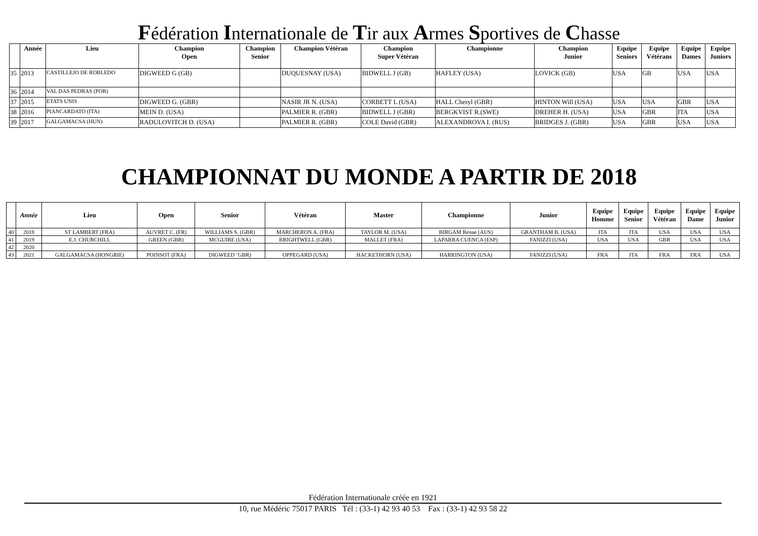Fédération Internationale de Tir aux Armes Sportives de Chasse
| | Année | Lieu | Champion Open | Champion Senior | Champion Vétéran | Champion Super Vétéran | Championne | Champion Junior | Equipe Seniors | Equipe Vétérans | Equipe Dames | Equipe Juniors |
| --- | --- | --- | --- | --- | --- | --- | --- | --- | --- | --- | --- | --- |
| 35 | 2013 | CASTILLEJO DE ROBLEDO | DIGWEED G (GB) | | DUQUESNAY (USA) | BIDWELL J (GB) | HAFLEY (USA) | LOVICK (GB) | USA | GB | USA | USA |
| 36 | 2014 | VAL DAS PEDRAS (POR) | | | | | | | | | | |
| 37 | 2015 | ETATS UNIS | DIGWEED G. (GBR) | | NASIR JR N. (USA) | CORBETT L (USA) | HALL Cheryl (GBR) | HINTON Will (USA) | USA | USA | GBR | USA |
| 38 | 2016 | PIANCARDATO (ITA) | MEIN D. (USA) | | PALMIER R. (GBR) | BIDWELL J (GBR) | BERGKVIST R.(SWE) | DREHER H. (USA) | USA | GBR | ITA | USA |
| 39 | 2017 | GALGAMACSA (HUN) | RADULOVITCH D. (USA) | | PALMIER R. (GBR) | COLE David (GBR) | ALEXANDROVA I. (RUS) | BRIDGES J. (GBR) | USA | GBR | USA | USA |
CHAMPIONNAT DU MONDE A PARTIR DE 2018
| | Année | Lieu | Open | Senior | Vétéran | Master | Championne | Junior | Equipe Homme | Equipe Senior | Equipe Vétéran | Equipe Dame | Equipe Junior |
| --- | --- | --- | --- | --- | --- | --- | --- | --- | --- | --- | --- | --- | --- |
| 40 | 2018 | ST LAMBERT (FRA) | AUVRET C. (FR) | WILLIAMS S. (GBR) | MARCHERON A. (FRA) | TAYLOR M. (USA) | BIRGAM Renae (AUS) | GRANTHAM B. (USA) | ITA | ITA | USA | USA | USA |
| 41 | 2019 | E.J. CHURCHILL | GREEN (GBR) | MCGUIRE (USA) | BRIGHTWELL (GBR) | MALLET (FRA) | LAPARRA CUENCA (ESP) | FANIZZI (USA) | USA | USA | GBR | USA | USA |
| 42 | 2020 | | | | | | | | | | | | |
| 43 | 2021 | GALGAMACSA (HONGRIE) | POINSOT (FRA) | DIGWEED ‘GBR) | OPPEGARD (USA) | HACKETHORN (USA) | HARRINGTON (USA) | FANIZZI (USA) | FRA | ITA | FRA | FRA | USA |
Fédération Internationale créée en 1921
10, rue Médéric 75017 PARIS Tél : (33-1) 42 93 40 53 Fax : (33-1) 42 93 58 22